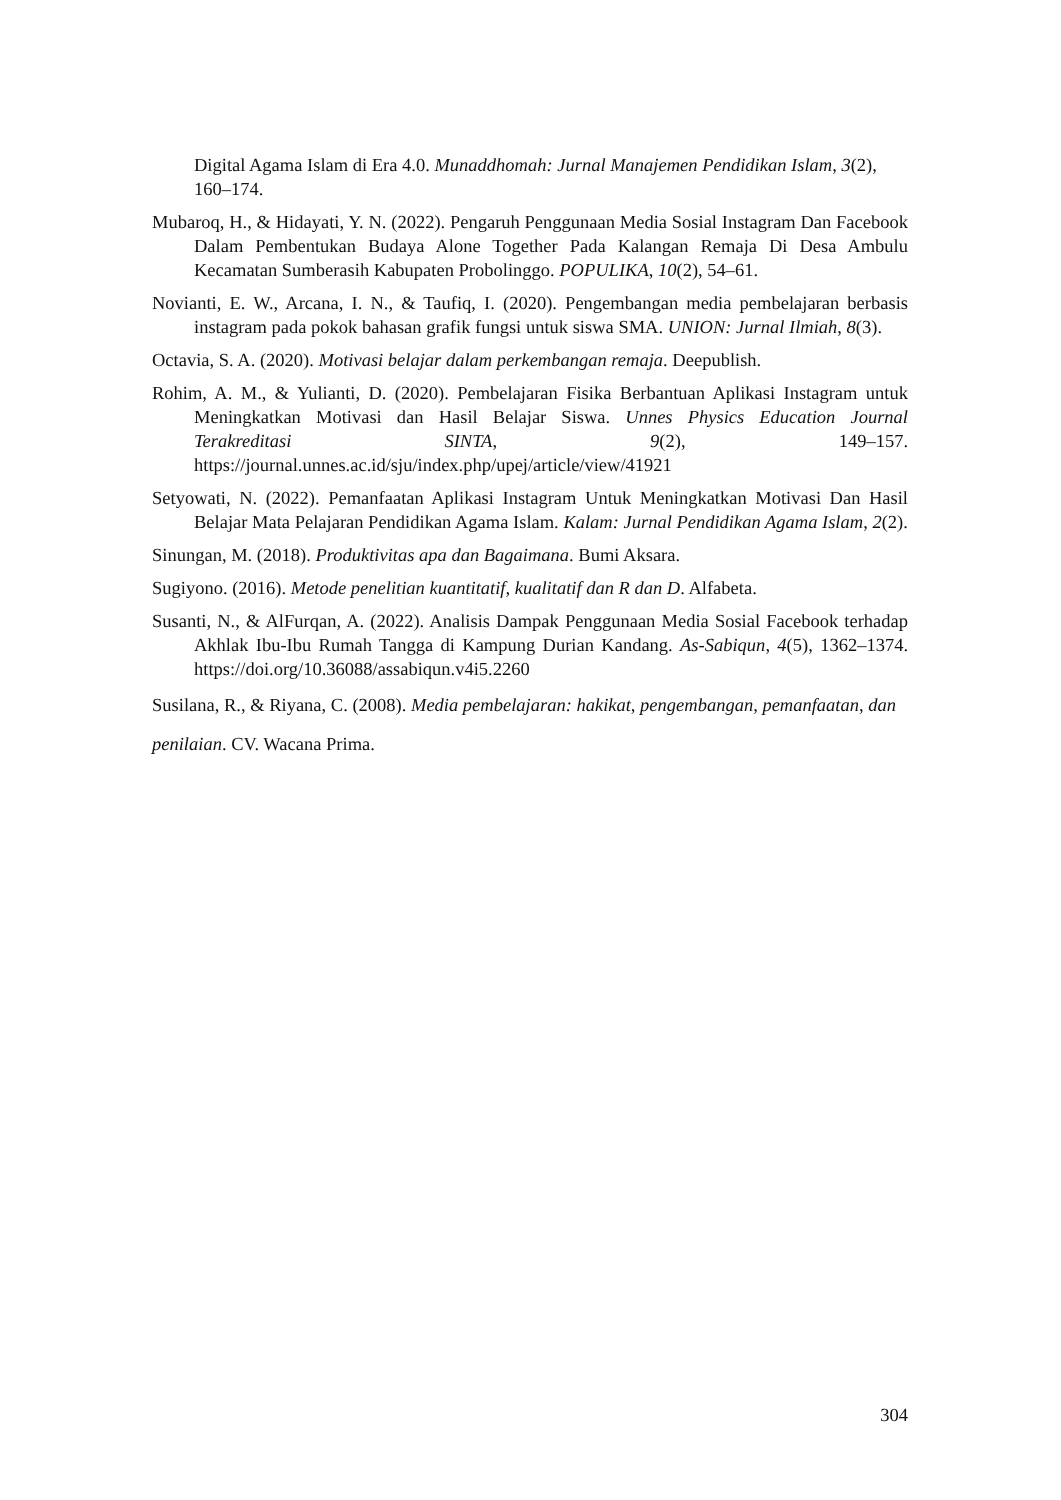Digital Agama Islam di Era 4.0. Munaddhomah: Jurnal Manajemen Pendidikan Islam, 3(2), 160–174.
Mubaroq, H., & Hidayati, Y. N. (2022). Pengaruh Penggunaan Media Sosial Instagram Dan Facebook Dalam Pembentukan Budaya Alone Together Pada Kalangan Remaja Di Desa Ambulu Kecamatan Sumberasih Kabupaten Probolinggo. POPULIKA, 10(2), 54–61.
Novianti, E. W., Arcana, I. N., & Taufiq, I. (2020). Pengembangan media pembelajaran berbasis instagram pada pokok bahasan grafik fungsi untuk siswa SMA. UNION: Jurnal Ilmiah, 8(3).
Octavia, S. A. (2020). Motivasi belajar dalam perkembangan remaja. Deepublish.
Rohim, A. M., & Yulianti, D. (2020). Pembelajaran Fisika Berbantuan Aplikasi Instagram untuk Meningkatkan Motivasi dan Hasil Belajar Siswa. Unnes Physics Education Journal Terakreditasi SINTA, 9(2), 149–157. https://journal.unnes.ac.id/sju/index.php/upej/article/view/41921
Setyowati, N. (2022). Pemanfaatan Aplikasi Instagram Untuk Meningkatkan Motivasi Dan Hasil Belajar Mata Pelajaran Pendidikan Agama Islam. Kalam: Jurnal Pendidikan Agama Islam, 2(2).
Sinungan, M. (2018). Produktivitas apa dan Bagaimana. Bumi Aksara.
Sugiyono. (2016). Metode penelitian kuantitatif, kualitatif dan R dan D. Alfabeta.
Susanti, N., & AlFurqan, A. (2022). Analisis Dampak Penggunaan Media Sosial Facebook terhadap Akhlak Ibu-Ibu Rumah Tangga di Kampung Durian Kandang. As-Sabiqun, 4(5), 1362–1374. https://doi.org/10.36088/assabiqun.v4i5.2260
Susilana, R., & Riyana, C. (2008). Media pembelajaran: hakikat, pengembangan, pemanfaatan, dan penilaian. CV. Wacana Prima.
304